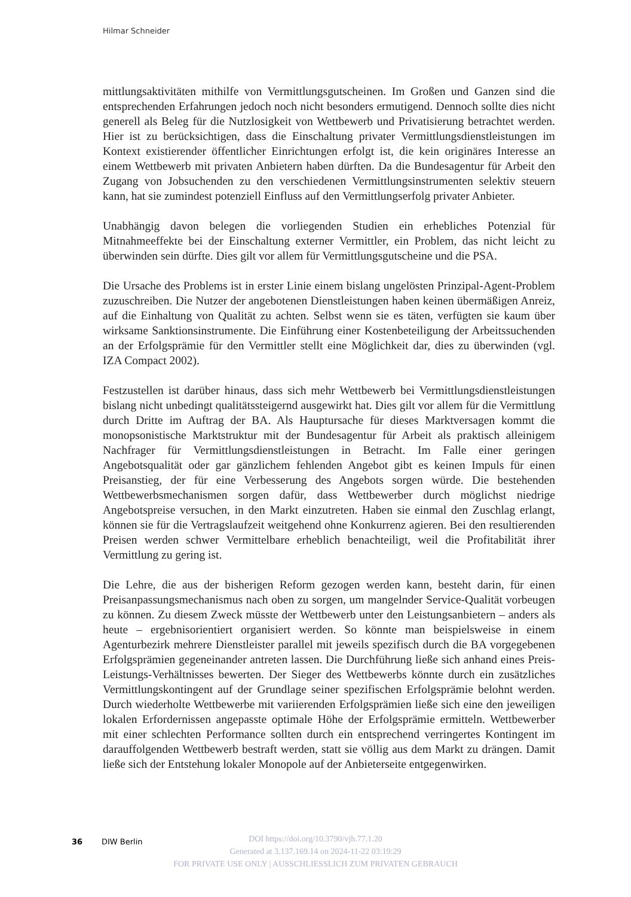Hilmar Schneider
mittlungsaktivitäten mithilfe von Vermittlungsgutscheinen. Im Großen und Ganzen sind die entsprechenden Erfahrungen jedoch noch nicht besonders ermutigend. Dennoch sollte dies nicht generell als Beleg für die Nutzlosigkeit von Wettbewerb und Privatisierung betrachtet werden. Hier ist zu berücksichtigen, dass die Einschaltung privater Vermittlungsdienstleistungen im Kontext existierender öffentlicher Einrichtungen erfolgt ist, die kein originäres Interesse an einem Wettbewerb mit privaten Anbietern haben dürften. Da die Bundesagentur für Arbeit den Zugang von Jobsuchenden zu den verschiedenen Vermittlungsinstrumenten selektiv steuern kann, hat sie zumindest potenziell Einfluss auf den Vermittlungserfolg privater Anbieter.
Unabhängig davon belegen die vorliegenden Studien ein erhebliches Potenzial für Mitnahmeeffekte bei der Einschaltung externer Vermittler, ein Problem, das nicht leicht zu überwinden sein dürfte. Dies gilt vor allem für Vermittlungsgutscheine und die PSA.
Die Ursache des Problems ist in erster Linie einem bislang ungelösten Prinzipal-Agent-Problem zuzuschreiben. Die Nutzer der angebotenen Dienstleistungen haben keinen übermäßigen Anreiz, auf die Einhaltung von Qualität zu achten. Selbst wenn sie es täten, verfügten sie kaum über wirksame Sanktionsinstrumente. Die Einführung einer Kostenbeteiligung der Arbeitssuchenden an der Erfolgsprämie für den Vermittler stellt eine Möglichkeit dar, dies zu überwinden (vgl. IZA Compact 2002).
Festzustellen ist darüber hinaus, dass sich mehr Wettbewerb bei Vermittlungsdienstleistungen bislang nicht unbedingt qualitätssteigernd ausgewirkt hat. Dies gilt vor allem für die Vermittlung durch Dritte im Auftrag der BA. Als Hauptursache für dieses Marktversagen kommt die monopsonistische Marktstruktur mit der Bundesagentur für Arbeit als praktisch alleinigem Nachfrager für Vermittlungsdienstleistungen in Betracht. Im Falle einer geringen Angebotsqualität oder gar gänzlichem fehlenden Angebot gibt es keinen Impuls für einen Preisanstieg, der für eine Verbesserung des Angebots sorgen würde. Die bestehenden Wettbewerbsmechanismen sorgen dafür, dass Wettbewerber durch möglichst niedrige Angebotspreise versuchen, in den Markt einzutreten. Haben sie einmal den Zuschlag erlangt, können sie für die Vertragslaufzeit weitgehend ohne Konkurrenz agieren. Bei den resultierenden Preisen werden schwer Vermittelbare erheblich benachteiligt, weil die Profitabilität ihrer Vermittlung zu gering ist.
Die Lehre, die aus der bisherigen Reform gezogen werden kann, besteht darin, für einen Preisanpassungsmechanismus nach oben zu sorgen, um mangelnder Service-Qualität vorbeugen zu können. Zu diesem Zweck müsste der Wettbewerb unter den Leistungsanbietern – anders als heute – ergebnisorientiert organisiert werden. So könnte man beispielsweise in einem Agenturbezirk mehrere Dienstleister parallel mit jeweils spezifisch durch die BA vorgegebenen Erfolgsprämien gegeneinander antreten lassen. Die Durchführung ließe sich anhand eines Preis-Leistungs-Verhältnisses bewerten. Der Sieger des Wettbewerbs könnte durch ein zusätzliches Vermittlungskontingent auf der Grundlage seiner spezifischen Erfolgsprämie belohnt werden. Durch wiederholte Wettbewerbe mit variierenden Erfolgsprämien ließe sich eine den jeweiligen lokalen Erfordernissen angepasste optimale Höhe der Erfolgsprämie ermitteln. Wettbewerber mit einer schlechten Performance sollten durch ein entsprechend verringertes Kontingent im darauffolgenden Wettbewerb bestraft werden, statt sie völlig aus dem Markt zu drängen. Damit ließe sich der Entstehung lokaler Monopole auf der Anbieterseite entgegenwirken.
36 DIW Berlin
DOI https://doi.org/10.3790/vjh.77.1.20
Generated at 3.137.169.14 on 2024-11-22 03:19:29
FOR PRIVATE USE ONLY | AUSSCHLIESSLICH ZUM PRIVATEN GEBRAUCH